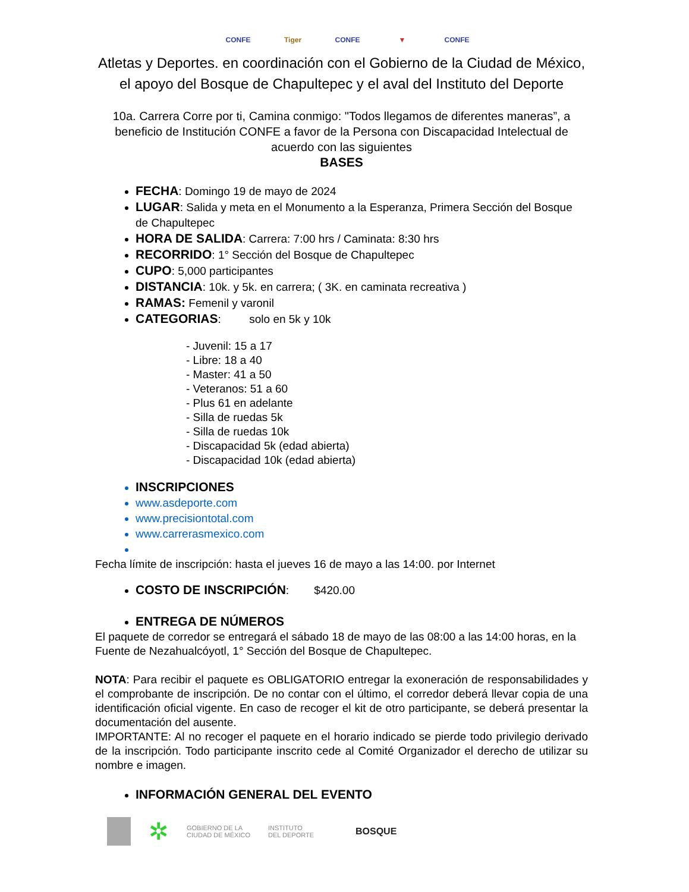CONFE Tiger CONFE ▼ CONFE
Atletas y Deportes. en coordinación con el Gobierno de la Ciudad de México, el apoyo del Bosque de Chapultepec y el aval del Instituto del Deporte
10a. Carrera Corre por ti, Camina conmigo: "Todos llegamos de diferentes maneras”, a beneficio de Institución CONFE a favor de la Persona con Discapacidad Intelectual de acuerdo con las siguientes
BASES
FECHA: Domingo 19 de mayo de 2024
LUGAR: Salida y meta en el Monumento a la Esperanza, Primera Sección del Bosque de Chapultepec
HORA DE SALIDA: Carrera: 7:00 hrs / Caminata: 8:30 hrs
RECORRIDO: 1° Sección del Bosque de Chapultepec
CUPO: 5,000 participantes
DISTANCIA: 10k. y 5k. en carrera; ( 3K. en caminata recreativa )
RAMAS: Femenil y varonil
CATEGORIAS: solo en 5k y 10k
- Juvenil: 15 a 17
- Libre: 18 a 40
- Master: 41 a 50
- Veteranos: 51 a 60
- Plus 61 en adelante
- Silla de ruedas 5k
- Silla de ruedas 10k
- Discapacidad 5k (edad abierta)
- Discapacidad 10k (edad abierta)
INSCRIPCIONES
www.asdeporte.com
www.precisiontotal.com
www.carrerasmexico.com
Fecha límite de inscripción: hasta el jueves 16 de mayo a las 14:00. por Internet
COSTO DE INSCRIPCIÓN: $420.00
ENTREGA DE NÚMEROS
El paquete de corredor se entregará el sábado 18 de mayo de las 08:00 a las 14:00 horas, en la Fuente de Nezahualcóyotl, 1° Sección del Bosque de Chapultepec.
NOTA: Para recibir el paquete es OBLIGATORIO entregar la exoneración de responsabilidades y el comprobante de inscripción. De no contar con el último, el corredor deberá llevar copia de una identificación oficial vigente. En caso de recoger el kit de otro participante, se deberá presentar la documentación del ausente.
IMPORTANTE: Al no recoger el paquete en el horario indicado se pierde todo privilegio derivado de la inscripción. Todo participante inscrito cede al Comité Organizador el derecho de utilizar su nombre e imagen.
INFORMACIÓN GENERAL DEL EVENTO
✲
GOBIERNO DE LA
CIUDAD DE MÉXICO
INSTITUTO
DEL DEPORTE
BOSQUE